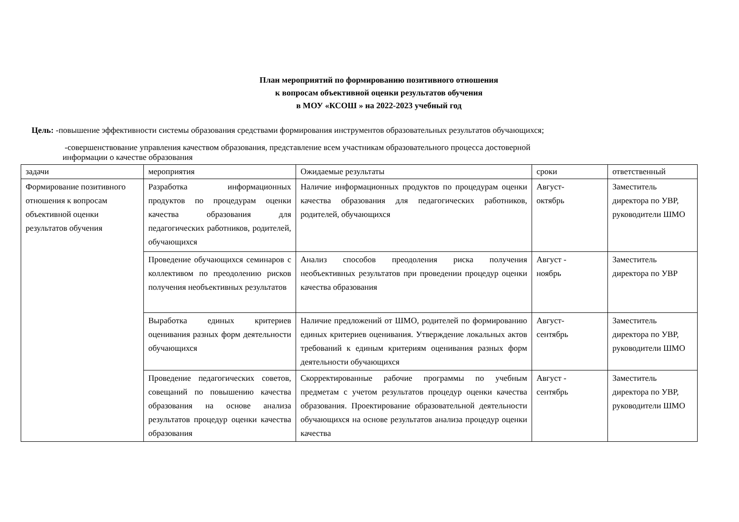План мероприятий по формированию позитивного отношения
к вопросам объективной оценки результатов обучения
в МОУ «КСОШ » на 2022-2023 учебный год
Цель: -повышение эффективности системы образования средствами формирования инструментов образовательных результатов обучающихся;
-совершенствование управления качеством образования, представление всем участникам образовательного процесса достоверной
информации о качестве образования
| задачи | мероприятия | Ожидаемые результаты | сроки | ответственный |
| Формирование позитивного отношения к вопросам объективной оценки результатов обучения | Разработка информационных продуктов по процедурам оценки качества образования для педагогических работников, родителей, обучающихся | Наличие информационных продуктов по процедурам оценки качества образования для педагогических работников, родителей, обучающихся | Август- октябрь | Заместитель директора по УВР, руководители ШМО |
| | Проведение обучающихся семинаров с коллективом по преодолению рисков получения необъективных результатов | Анализ способов преодоления риска получения необъективных результатов при проведении процедур оценки качества образования | Август - ноябрь | Заместитель директора по УВР |
| | Выработка единых критериев оценивания разных форм деятельности обучающихся | Наличие предложений от ШМО, родителей по формированию единых критериев оценивания. Утверждение локальных актов требований к единым критериям оценивания разных форм деятельности обучающихся | Август- сентябрь | Заместитель директора по УВР, руководители ШМО |
| | Проведение педагогических советов, совещаний по повышению качества образования на основе анализа результатов процедур оценки качества образования | Скорректированные рабочие программы по учебным предметам с учетом результатов процедур оценки качества образования. Проектирование образовательной деятельности обучающихся на основе результатов анализа процедур оценки качества | Август - сентябрь | Заместитель директора по УВР, руководители ШМО |